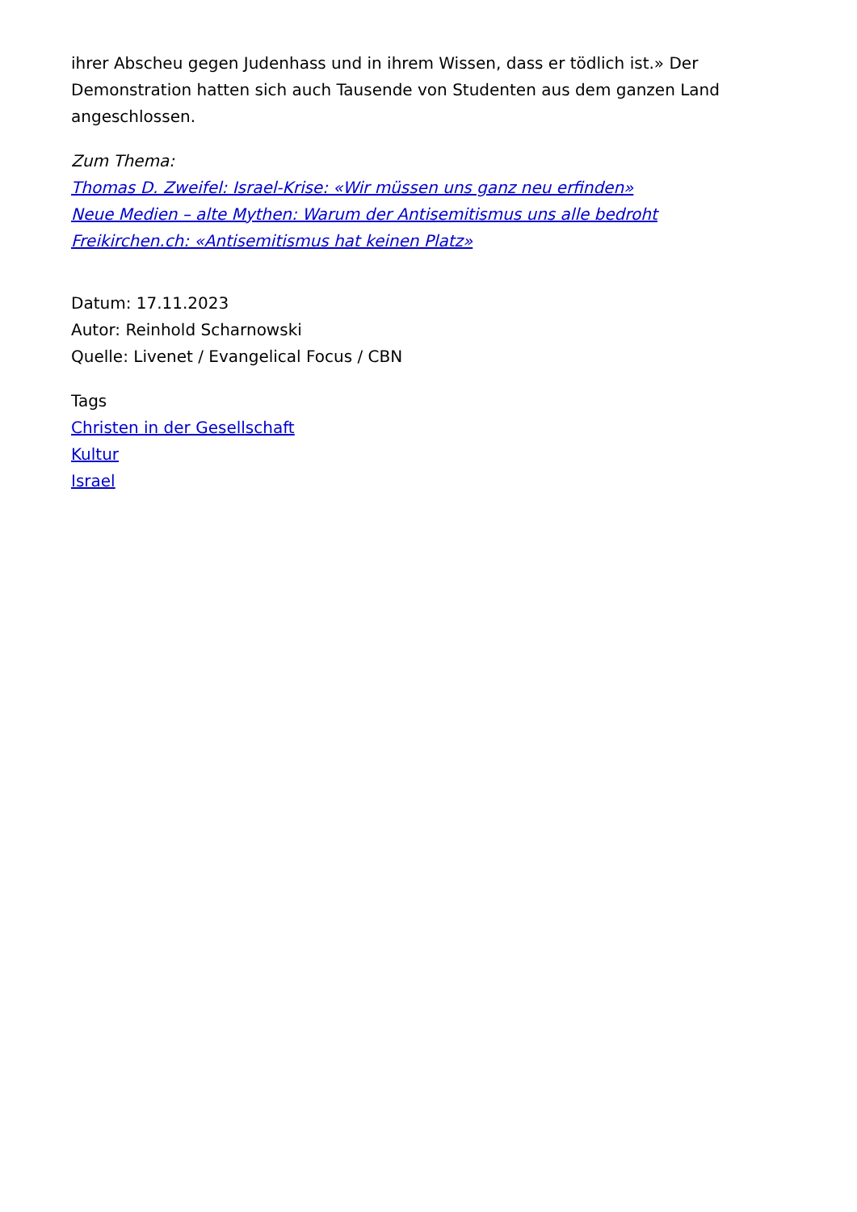ihrer Abscheu gegen Judenhass und in ihrem Wissen, dass er tödlich ist.» Der Demonstration hatten sich auch Tausende von Studenten aus dem ganzen Land angeschlossen.
Zum Thema:
Thomas D. Zweifel: Israel-Krise: «Wir müssen uns ganz neu erfinden»
Neue Medien – alte Mythen: Warum der Antisemitismus uns alle bedroht
Freikirchen.ch: «Antisemitismus hat keinen Platz»
Datum: 17.11.2023
Autor: Reinhold Scharnowski
Quelle: Livenet / Evangelical Focus / CBN
Tags
Christen in der Gesellschaft
Kultur
Israel